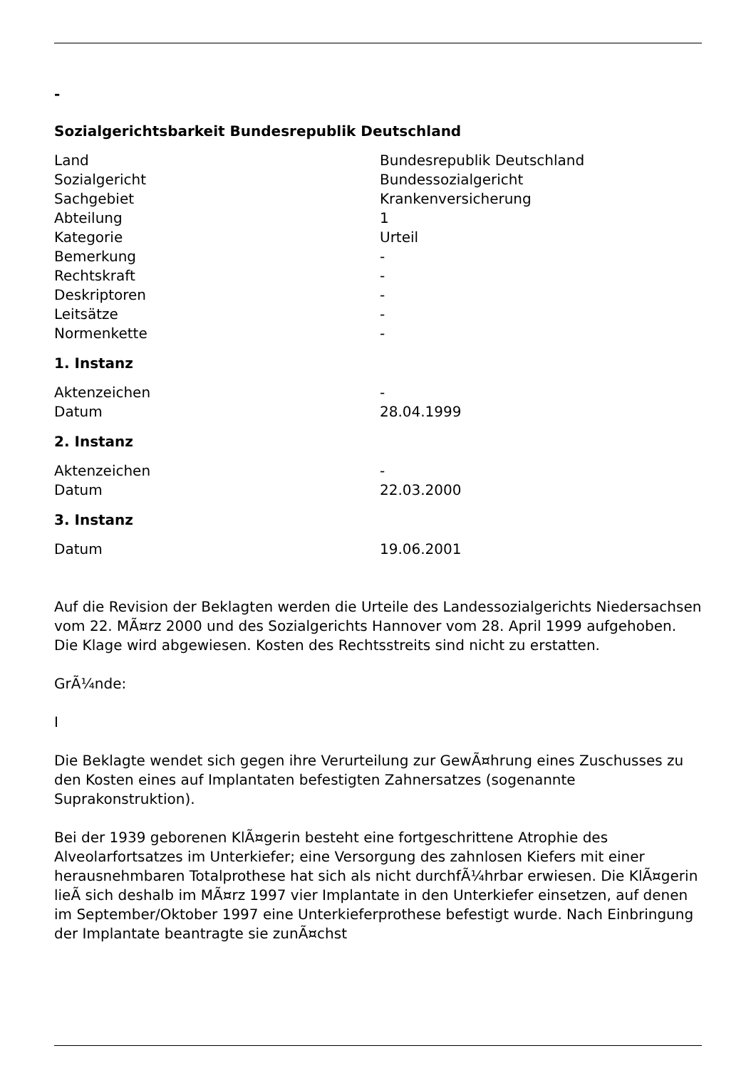-
Sozialgerichtsbarkeit Bundesrepublik Deutschland
| Land | Bundesrepublik Deutschland |
| Sozialgericht | Bundessozialgericht |
| Sachgebiet | Krankenversicherung |
| Abteilung | 1 |
| Kategorie | Urteil |
| Bemerkung | - |
| Rechtskraft | - |
| Deskriptoren | - |
| Leitsätze | - |
| Normenkette | - |
1. Instanz
| Aktenzeichen | - |
| Datum | 28.04.1999 |
2. Instanz
| Aktenzeichen | - |
| Datum | 22.03.2000 |
3. Instanz
| Datum | 19.06.2001 |
Auf die Revision der Beklagten werden die Urteile des Landessozialgerichts Niedersachsen vom 22. MÃ¤rz 2000 und des Sozialgerichts Hannover vom 28. April 1999 aufgehoben. Die Klage wird abgewiesen. Kosten des Rechtsstreits sind nicht zu erstatten.
GrÃ¼nde:
I
Die Beklagte wendet sich gegen ihre Verurteilung zur GewÃ¤hrung eines Zuschusses zu den Kosten eines auf Implantaten befestigten Zahnersatzes (sogenannte Suprakonstruktion).
Bei der 1939 geborenen KlÃ¤gerin besteht eine fortgeschrittene Atrophie des Alveolarfortsatzes im Unterkiefer; eine Versorgung des zahnlosen Kiefers mit einer herausnehmbaren Totalprothese hat sich als nicht durchfÃ¼hrbar erwiesen. Die KlÃ¤gerin lieÃ sich deshalb im MÃ¤rz 1997 vier Implantate in den Unterkiefer einsetzen, auf denen im September/Oktober 1997 eine Unterkieferprothese befestigt wurde. Nach Einbringung der Implantate beantragte sie zunÃ¤chst